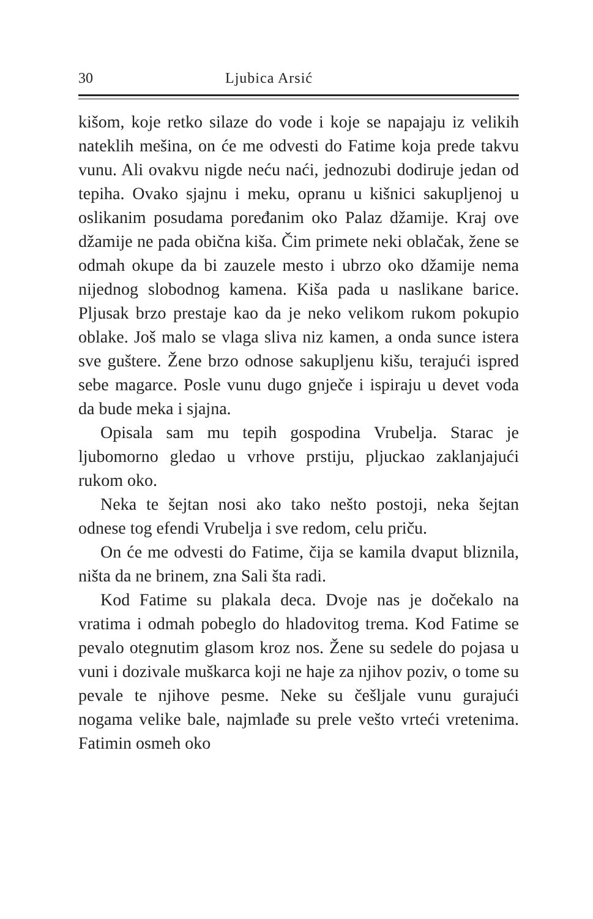30 Ljubica Arsić
kišom, koje retko silaze do vode i koje se napajaju iz velikih nateklih mešina, on će me odvesti do Fatime koja prede takvu vunu. Ali ovakvu nigde neću naći, jednozubi dodiruje jedan od tepiha. Ovako sjajnu i meku, opranu u kišnici sakupljenoj u oslikanim posudama poređanim oko Palaz džamije. Kraj ove džamije ne pada obična kiša. Čim primete neki oblačak, žene se odmah okupe da bi zauzele mesto i ubrzo oko džamije nema nijednog slobodnog kamena. Kiša pada u naslikane barice. Pljusak brzo prestaje kao da je neko velikom rukom pokupio oblake. Još malo se vlaga sliva niz kamen, a onda sunce istera sve guštere. Žene brzo odnose sakupljenu kišu, terajući ispred sebe magarce. Posle vunu dugo gnječe i ispiraju u devet voda da bude meka i sjajna.
Opisala sam mu tepih gospodina Vrubelja. Starac je ljubomorno gledao u vrhove prstiju, pljuckao zaklanjajući rukom oko.
Neka te šejtan nosi ako tako nešto postoji, neka šejtan odnese tog efendi Vrubelja i sve redom, celu priču.
On će me odvesti do Fatime, čija se kamila dvaput bliznila, ništa da ne brinem, zna Sali šta radi.
Kod Fatime su plakala deca. Dvoje nas je dočekalo na vratima i odmah pobeglo do hladovitog trema. Kod Fatime se pevalo otegnutim glasom kroz nos. Žene su sedele do pojasa u vuni i dozivale muškarca koji ne haje za njihov poziv, o tome su pevale te njihove pesme. Neke su češljale vunu gurajući nogama velike bale, najmlađe su prele vešto vrteći vretenima. Fatimin osmeh oko